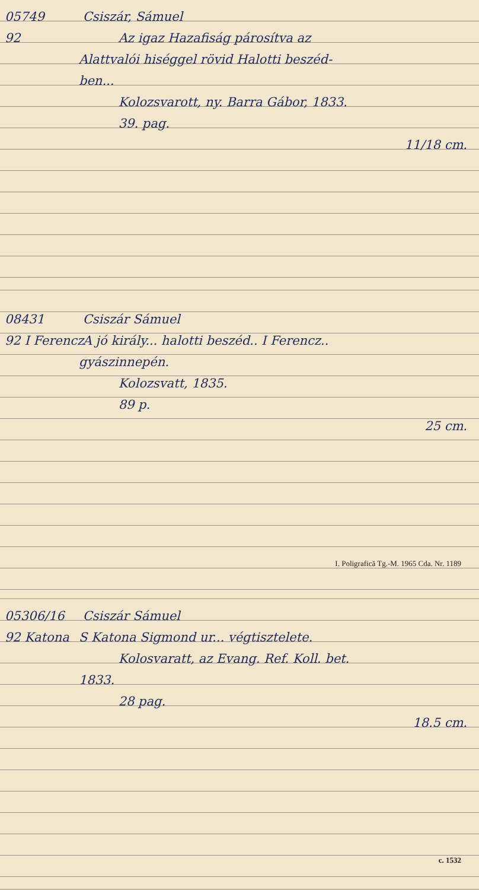05749 Csiszár, Sámuel
92 Az igaz Hazafiság párosítva az
Alattvalói hiséggel rövid Halotti beszéd-
ben...
Kolozsvarott, ny. Barra Gábor, 1833.
39. pag.
11/18 cm.
08431 Csiszár Sámuel
92 I Ferencz A jó király... halotti beszéd.. I Ferencz..
gyászinnepén.
Kolozsvatt, 1835.
89 p.
25 cm.
I. Poligrafică Tg.-M. 1965 Cda. Nr. 1189
05306/16 Csiszár Sámuel
92 Katona S Katona Sigmond ur... végtisztelete.
Kolosvaratt, az Evang. Ref. Koll. bet.
1833.
28 pag.
18.5 cm.
c. 1532